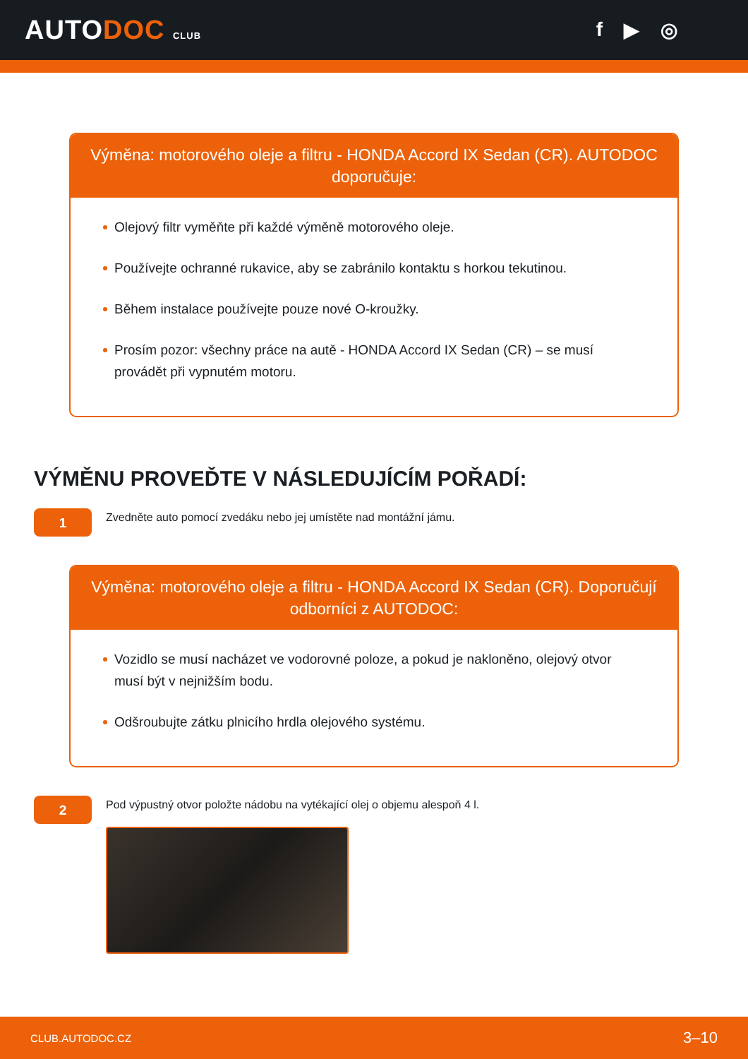AUTODOC CLUB
f ▶ ◎
Výměna: motorového oleje a filtru - HONDA Accord IX Sedan (CR). AUTODOC doporučuje:
Olejový filtr vyměňte při každé výměně motorového oleje.
Používejte ochranné rukavice, aby se zabránilo kontaktu s horkou tekutinou.
Během instalace používejte pouze nové O-kroužky.
Prosím pozor: všechny práce na autě - HONDA Accord IX Sedan (CR) – se musí provádět při vypnutém motoru.
VÝMĚNU PROVEĎTE V NÁSLEDUJÍCÍM POŘADÍ:
1
Zvedněte auto pomocí zvedáku nebo jej umístěte nad montážní jámu.
Výměna: motorového oleje a filtru - HONDA Accord IX Sedan (CR). Doporučují odborníci z AUTODOC:
Vozidlo se musí nacházet ve vodorovné poloze, a pokud je nakloněno, olejový otvor musí být v nejnižším bodu.
Odšroubujte zátku plnicího hrdla olejového systému.
2
Pod výpustný otvor položte nádobu na vytékající olej o objemu alespoň 4 l.
CLUB.AUTODOC.CZ 3–10